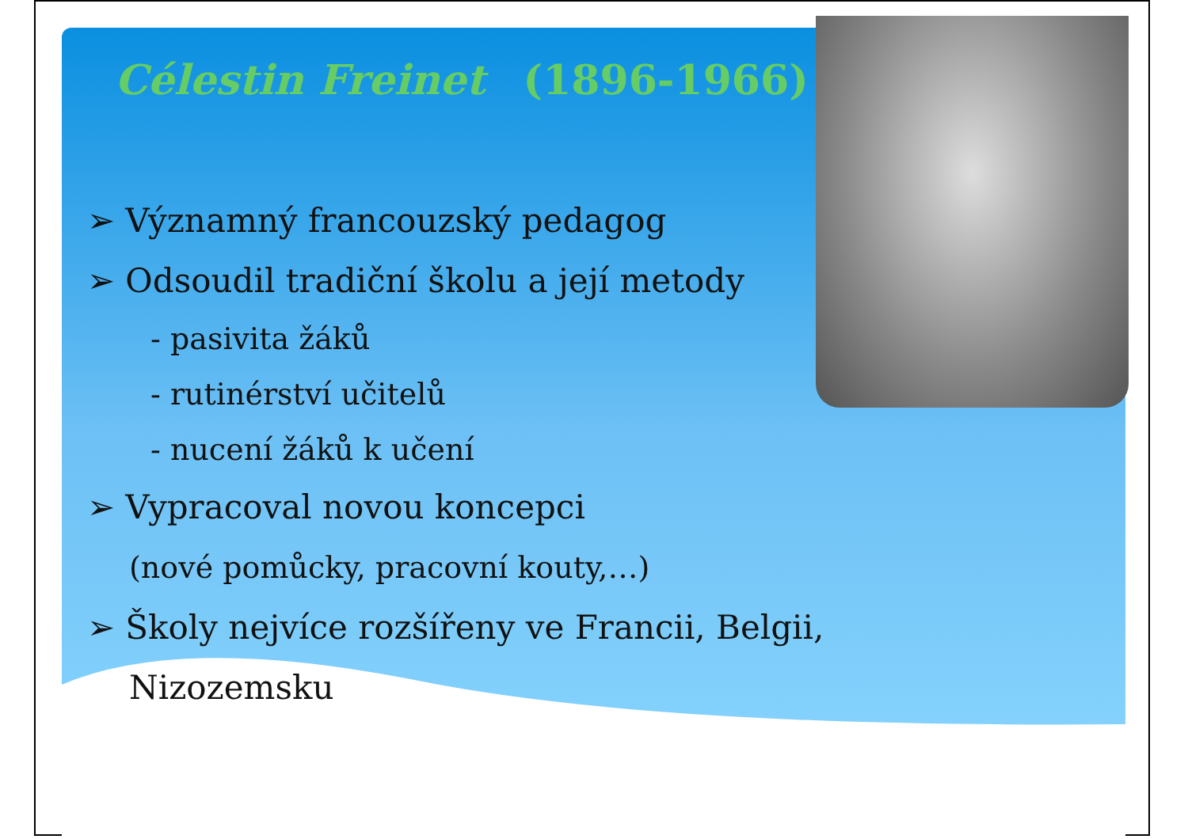Célestin Freinet (1896-1966)
➢ Významný francouzský pedagog
➢ Odsoudil tradiční školu a její metody
- pasivita žáků
- rutinérství učitelů
- nucení žáků k učení
➢ Vypracoval novou koncepci
(nové pomůcky, pracovní kouty,…)
➢ Školy nejvíce rozšířeny ve Francii, Belgii,
Nizozemsku